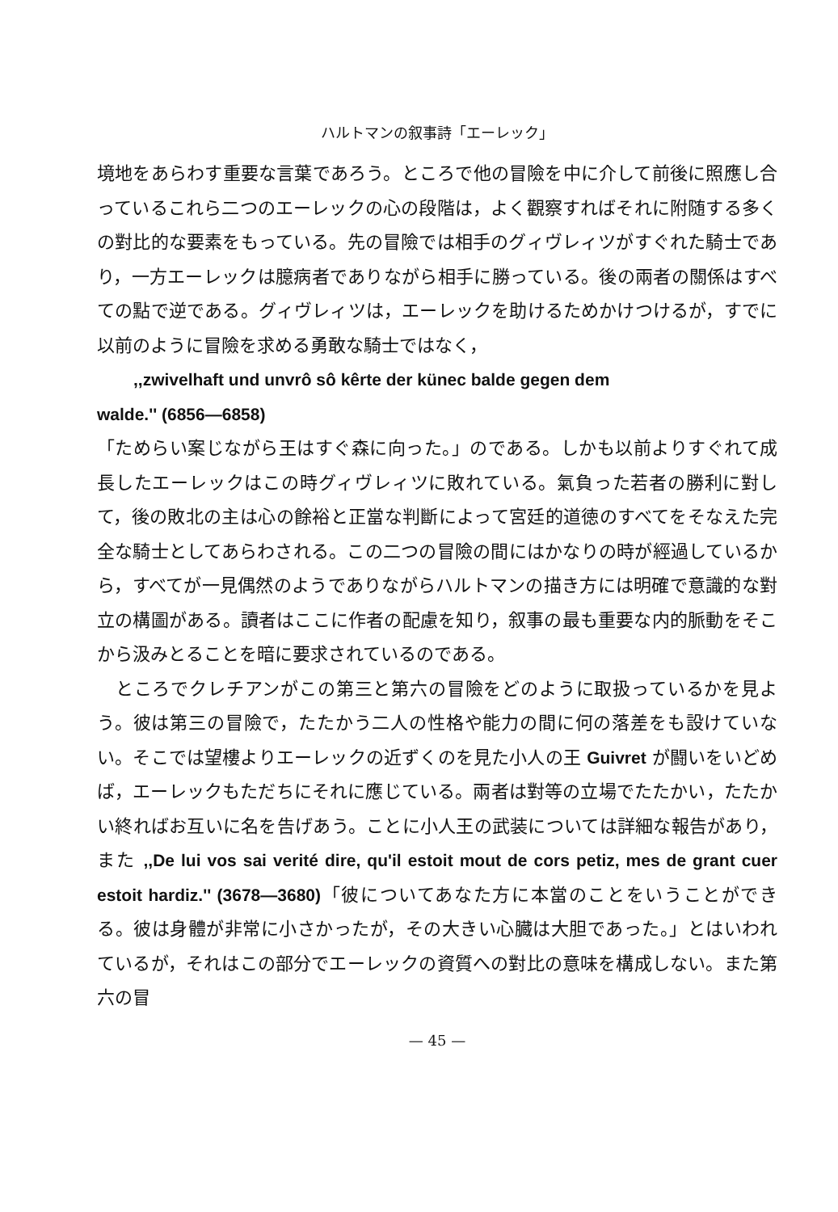ハルトマンの叙事詩「エーレック」
境地をあらわす重要な言葉であろう。ところで他の冒險を中に介して前後に照應し合っているこれら二つのエーレックの心の段階は，よく觀察すればそれに附随する多くの對比的な要素をもっている。先の冒險では相手のグィヴレィツがすぐれた騎士であり，一方エーレックは臆病者でありながら相手に勝っている。後の兩者の關係はすべての點で逆である。グィヴレィツは，エーレックを助けるためかけつけるが，すでに以前のように冒險を求める勇敢な騎士ではなく，
,,zwivelhaft und unvrô sô kêrte der künec balde gegen dem
walde.'' (6856—6858)
「ためらい案じながら王はすぐ森に向った。」のである。しかも以前よりすぐれて成長したエーレックはこの時グィヴレィツに敗れている。氣負った若者の勝利に對して，後の敗北の主は心の餘裕と正當な判斷によって宮廷的道徳のすべてをそなえた完全な騎士としてあらわされる。この二つの冒險の間にはかなりの時が經過しているから，すべてが一見偶然のようでありながらハルトマンの描き方には明確で意識的な對立の構圖がある。讀者はここに作者の配慮を知り，叙事の最も重要な内的脈動をそこから汲みとることを暗に要求されているのである。
　ところでクレチアンがこの第三と第六の冒險をどのように取扱っているかを見よう。彼は第三の冒險で，たたかう二人の性格や能力の間に何の落差をも設けていない。そこでは望樓よりエーレックの近ずくのを見た小人の王 Guivret が闘いをいどめば，エーレックもただちにそれに應じている。兩者は對等の立場でたたかい，たたかい終ればお互いに名を告げあう。ことに小人王の武装については詳細な報告があり，また ,,De lui vos sai verité dire, qu'il estoit mout de cors petiz, mes de grant cuer estoit hardiz.'' (3678—3680)「彼についてあなた方に本當のことをいうことができる。彼は身體が非常に小さかったが，その大きい心臓は大胆であった。」とはいわれているが，それはこの部分でエーレックの資質への對比の意味を構成しない。また第六の冒
— 45 —